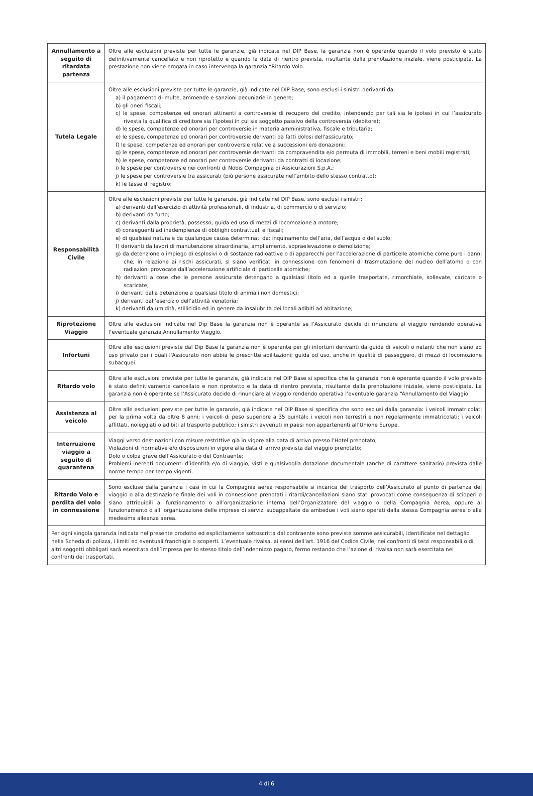| Annullamento a seguito di ritardata partenza | Oltre alle esclusioni previste per tutte le garanzie, già indicate nel DIP Base, la garanzia non è operante quando il volo previsto è stato definitivamente cancellato e non riprotetto e quando la data di rientro prevista, risultante dalla prenotazione iniziale, viene posticipata. La prestazione non viene erogata in caso intervenga la garanzia “Ritardo Volo. |
| Tutela Legale | Oltre alle esclusioni previste per tutte le garanzie, già indicate nel DIP Base, sono esclusi i sinistri derivanti da: a) il pagamento di multe, ammende e sanzioni pecuniarie in genere; b) gli oneri fiscali; c) le spese, competenze ed onorari attinenti a controversie di recupero del credito, intendendo per tali sia le ipotesi in cui l’assicurato rivesta la qualifica di creditore sia l’ipotesi in cui sia soggetto passivo della controversia (debitore); d) le spese, competenze ed onorari per controversie in materia amministrativa, fiscale e tributaria; e) le spese, competenze ed onorari per controversie derivanti da fatti dolosi dell'assicurato; f) le spese, competenze ed onorari per controversie relative a successioni e/o donazioni; g) le spese, competenze ed onorari per controversie derivanti da compravendita e/o permuta di immobili, terreni e beni mobili registrati; h) le spese, competenze ed onorari per controversie derivanti da contratti di locazione; i) le spese per controversie nei confronti di Nobis Compagnia di Assicurazioni S.p.A.; j) le spese per controversie tra assicurati (più persone assicurate nell’ambito dello stesso contratto); k) le tasse di registro; |
| Responsabilità Civile | Oltre alle esclusioni previste per tutte le garanzie, già indicate nel DIP Base, sono esclusi i sinistri: a) derivanti dall’esercizio di attività professionali, di industria, di commercio o di servizio; b) derivanti da furto; c) derivanti dalla proprietà, possesso, guida ed uso di mezzi di locomozione a motore; d) conseguenti ad inadempienze di obblighi contrattuali e fiscali; e) di qualsiasi natura e da qualunque causa determinati da: inquinamento dell’aria, dell’acqua o del suolo; f) derivanti da lavori di manutenzione straordinaria, ampliamento, sopraelevazione o demolizione; g) da detenzione o impiego di esplosivi o di sostanze radioattive o di apparecchi per l’accelerazione di particelle atomiche come pure i danni che, in relazione ai rischi assicurati, si siano verificati in connessione con fenomeni di trasmutazione del nucleo dell’atomo o con radiazioni provocate dall’accelerazione artificiale di particelle atomiche; h) derivanti a cose che le persone assicurate detengano a qualsiasi titolo ed a quelle trasportate, rimorchiate, sollevate, caricate o scaricate; i) derivanti dalla detenzione a qualsiasi titolo di animali non domestici; j) derivanti dall’esercizio dell’attività venatoria; k) derivanti da umidità, stillicidio ed in genere da insalubrità dei locali adibiti ad abitazione; |
| Riprotezione Viaggio | Oltre alle esclusioni indicate nel Dip Base la garanzia non è operante se l’Assicurato decide di rinunciare al viaggio rendendo operativa l’eventuale garanzia Annullamento Viaggio. |
| Infortuni | Oltre alle esclusioni previste dal Dip Base la garanzia non è operante per gli infortuni derivanti da guida di veicoli o natanti che non siano ad uso privato per i quali l'Assicurato non abbia le prescritte abilitazioni; guida od uso, anche in qualità di passeggero, di mezzi di locomozione subacquei. |
| Ritardo volo | Oltre alle esclusioni previste per tutte le garanzie, già indicate nel DIP Base si specifica che la garanzia non è operante quando il volo previsto è stato definitivamente cancellato e non riprotetto e la data di rientro prevista, risultante dalla prenotazione iniziale, viene posticipata. La garanzia non è operante se l’Assicurato decide di rinunciare al viaggio rendendo operativa l’eventuale garanzia “Annullamento del Viaggio. |
| Assistenza al veicolo | Oltre alle esclusioni previste per tutte le garanzie, già indicate nel DIP Base si specifica che sono esclusi dalla garanzia: i veicoli immatricolati per la prima volta da oltre 8 anni; i veicoli di peso superiore a 35 quintali; i veicoli non terrestri e non regolarmente immatricolati; i veicoli affittati, noleggiati o adibiti al trasporto pubblico; i sinistri avvenuti in paesi non appartenenti all’Unione Europe. |
| Interruzione viaggio a seguito di quarantena | Viaggi verso destinazioni con misure restrittive già in vigore alla data di arrivo presso l’Hotel prenotato; Violazioni di normative e/o disposizioni in vigore alla data di arrivo prevista dal viaggio prenotato; Dolo o colpa grave dell’Assicurato o del Contraente; Problemi inerenti documenti d’identità e/o di viaggio, visti e qualsivoglia dotazione documentale (anche di carattere sanitario) prevista dalle norme tempo per tempo vigenti. |
| Ritardo Volo e perdita del volo in connessione | Sono escluse dalla garanzia i casi in cui la Compagnia aerea responsabile si incarica del trasporto dell’Assicurato al punto di partenza del viaggio o alla destinazione finale dei voli in connessione prenotati i ritardi/cancellazioni siano stati provocati come conseguenza di scioperi o siano attribuibili al funzionamento o all’organizzazione interna dell’Organizzatore del viaggio o della Compagnia Aerea, oppure al funzionamento o all’ organizzazione delle imprese di servizi subappaltate da ambedue i voli siano operati dalla stessa Compagnia aerea o alla medesima alleanza aerea. |
| Per ogni singola garanzia indicata nel presente prodotto ed esplicitamente sottoscritta dal contraente sono previste somme assicurabili, identificate nel dettaglio nella Scheda di polizza, i limiti ed eventuali franchigie o scoperti. L’eventuale rivalsa, ai sensi dell’art. 1916 del Codice Civile, nei confronti di terzi responsabili o di altri soggetti obbligati sarà esercitata dall’Impresa per lo stesso titolo dell’indennizzo pagato, fermo restando che l’azione di rivalsa non sarà esercitata nei confronti dei trasportati. | |
4 di 6